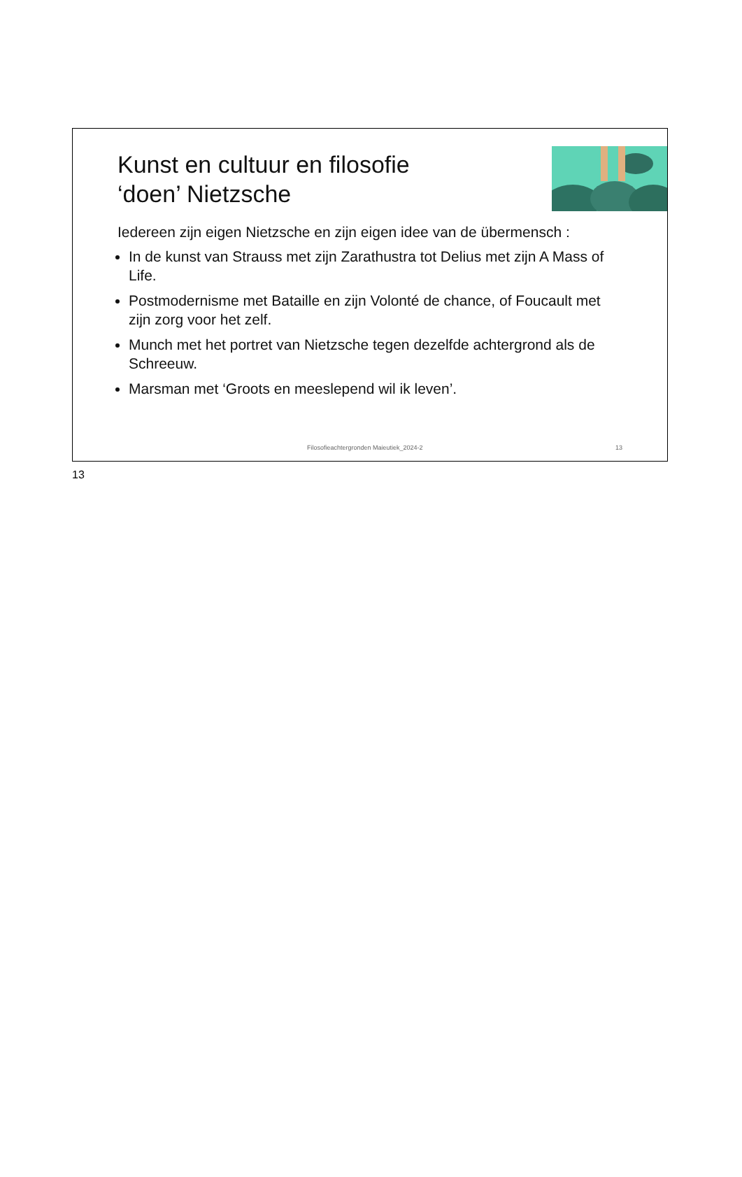Kunst en cultuur en filosofie
‘doen’ Nietzsche
Iedereen zijn eigen Nietzsche en zijn eigen idee van de übermensch :
In de kunst van Strauss met zijn Zarathustra tot Delius met zijn A Mass of Life.
Postmodernisme met Bataille en zijn Volonté de chance, of Foucault met zijn zorg voor het zelf.
Munch met het portret van Nietzsche tegen dezelfde achtergrond als de Schreeuw.
Marsman met ‘Groots en meeslepend wil ik leven’.
Filosofieachtergronden Maieutiek_2024-2 13
13